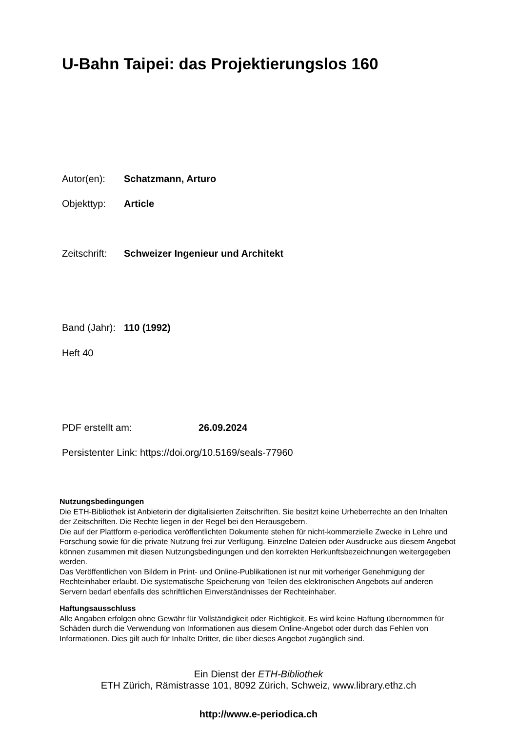U-Bahn Taipei: das Projektierungslos 160
Autor(en): Schatzmann, Arturo
Objekttyp: Article
Zeitschrift: Schweizer Ingenieur und Architekt
Band (Jahr): 110 (1992)
Heft 40
PDF erstellt am: 26.09.2024
Persistenter Link: https://doi.org/10.5169/seals-77960
Nutzungsbedingungen
Die ETH-Bibliothek ist Anbieterin der digitalisierten Zeitschriften. Sie besitzt keine Urheberrechte an den Inhalten der Zeitschriften. Die Rechte liegen in der Regel bei den Herausgebern.
Die auf der Plattform e-periodica veröffentlichten Dokumente stehen für nicht-kommerzielle Zwecke in Lehre und Forschung sowie für die private Nutzung frei zur Verfügung. Einzelne Dateien oder Ausdrucke aus diesem Angebot können zusammen mit diesen Nutzungsbedingungen und den korrekten Herkunftsbezeichnungen weitergegeben werden.
Das Veröffentlichen von Bildern in Print- und Online-Publikationen ist nur mit vorheriger Genehmigung der Rechteinhaber erlaubt. Die systematische Speicherung von Teilen des elektronischen Angebots auf anderen Servern bedarf ebenfalls des schriftlichen Einverständnisses der Rechteinhaber.
Haftungsausschluss
Alle Angaben erfolgen ohne Gewähr für Vollständigkeit oder Richtigkeit. Es wird keine Haftung übernommen für Schäden durch die Verwendung von Informationen aus diesem Online-Angebot oder durch das Fehlen von Informationen. Dies gilt auch für Inhalte Dritter, die über dieses Angebot zugänglich sind.
Ein Dienst der ETH-Bibliothek
ETH Zürich, Rämistrasse 101, 8092 Zürich, Schweiz, www.library.ethz.ch
http://www.e-periodica.ch